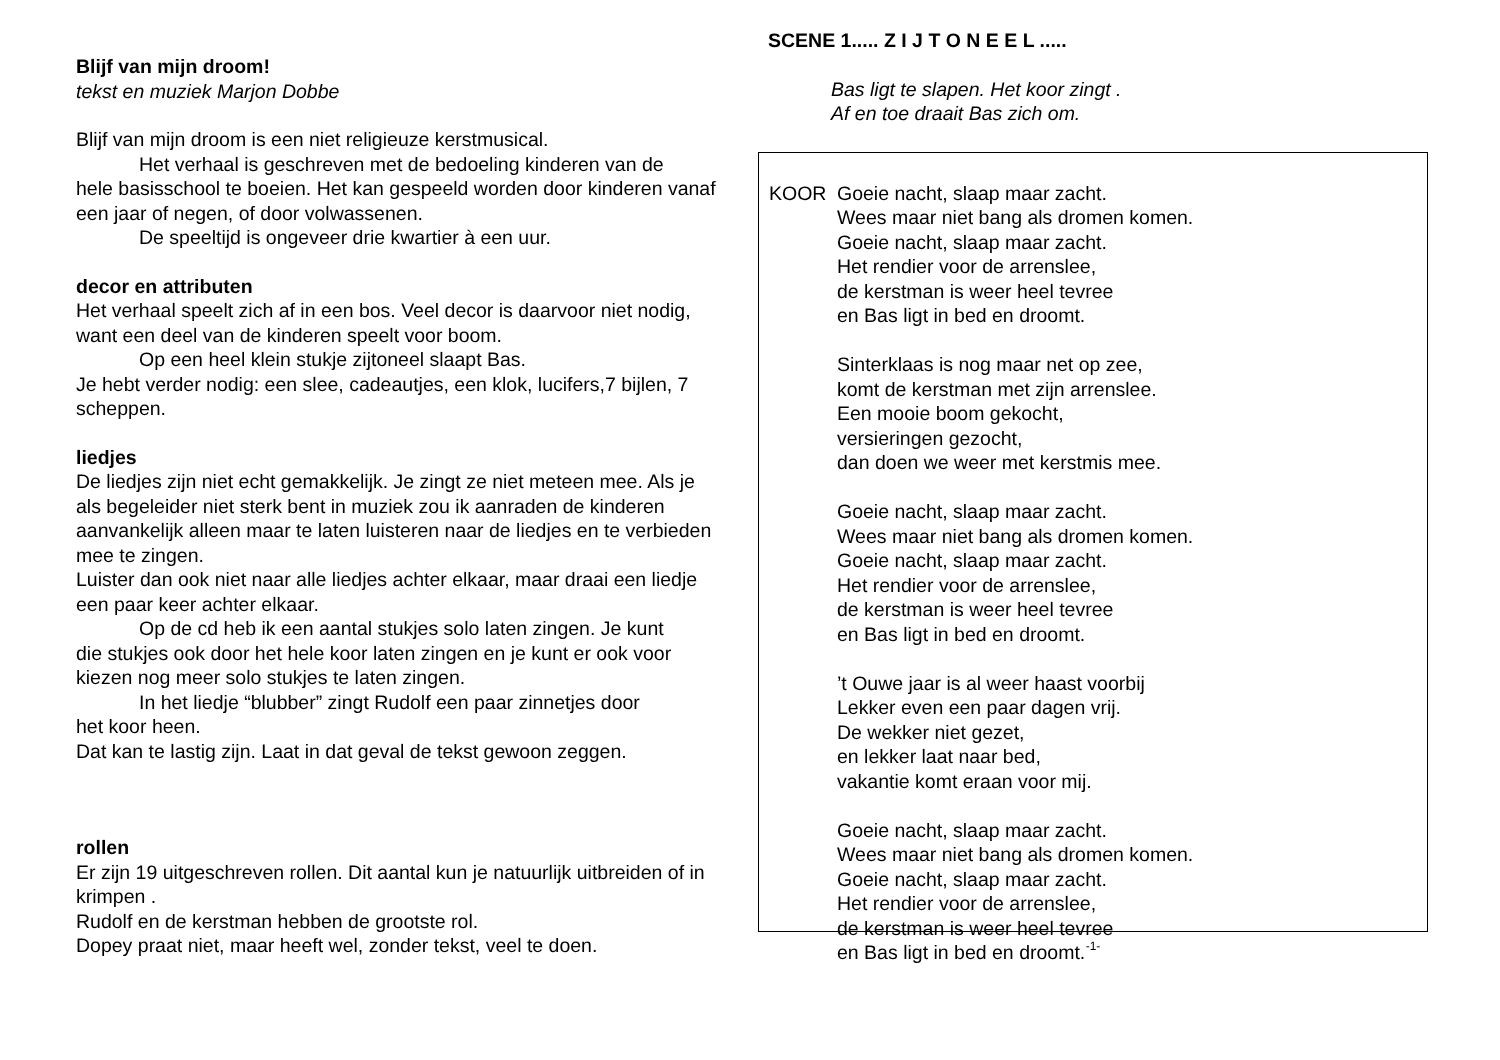Blijf van mijn droom!
tekst en muziek Marjon Dobbe
Blijf van mijn droom is een niet religieuze kerstmusical.
Het verhaal is geschreven met de bedoeling kinderen van de
hele basisschool te boeien. Het kan gespeeld worden door kinderen vanaf een jaar of negen, of door volwassenen.
De speeltijd is ongeveer drie kwartier à een uur.
decor en attributen
Het verhaal speelt zich af in een bos. Veel decor is daarvoor niet nodig, want een deel van de kinderen speelt voor boom.
Op een heel klein stukje zijtoneel slaapt Bas.
Je hebt verder nodig: een slee, cadeautjes, een klok, lucifers,7 bijlen, 7 scheppen.
liedjes
De liedjes zijn niet echt gemakkelijk. Je zingt ze niet meteen mee. Als je als begeleider niet sterk bent in muziek zou ik aanraden de kinderen aanvankelijk alleen maar te laten luisteren naar de liedjes en te verbieden mee te zingen.
Luister dan ook niet naar alle liedjes achter elkaar, maar draai een liedje een paar keer achter elkaar.
Op de cd heb ik een aantal stukjes solo laten zingen. Je kunt
die stukjes ook door het hele koor laten zingen en je kunt er ook voor kiezen nog meer solo stukjes te laten zingen.
In het liedje “blubber” zingt Rudolf een paar zinnetjes door
het koor heen.
Dat kan te lastig zijn. Laat in dat geval de tekst gewoon zeggen.
rollen
Er zijn 19 uitgeschreven rollen. Dit aantal kun je natuurlijk uitbreiden of in krimpen .
Rudolf en de kerstman hebben de grootste rol.
Dopey praat niet, maar heeft wel, zonder tekst, veel te doen.
SCENE 1..... Z I J T O N E E L .....
Bas ligt te slapen. Het koor zingt .
Af en toe draait Bas zich om.
KOOR Goeie nacht, slaap maar zacht.
Wees maar niet bang als dromen komen.
Goeie nacht, slaap maar zacht.
Het rendier voor de arrenslee,
de kerstman is weer heel tevree
en Bas ligt in bed en droomt.
Sinterklaas is nog maar net op zee,
komt de kerstman met zijn arrenslee.
Een mooie boom gekocht,
versieringen gezocht,
dan doen we weer met kerstmis mee.
Goeie nacht, slaap maar zacht.
Wees maar niet bang als dromen komen.
Goeie nacht, slaap maar zacht.
Het rendier voor de arrenslee,
de kerstman is weer heel tevree
en Bas ligt in bed en droomt.
’t Ouwe jaar is al weer haast voorbij
Lekker even een paar dagen vrij.
De wekker niet gezet,
en lekker laat naar bed,
vakantie komt eraan voor mij.
Goeie nacht, slaap maar zacht.
Wees maar niet bang als dromen komen.
Goeie nacht, slaap maar zacht.
Het rendier voor de arrenslee,
de kerstman is weer heel tevree
en Bas ligt in bed en droomt.
-1-